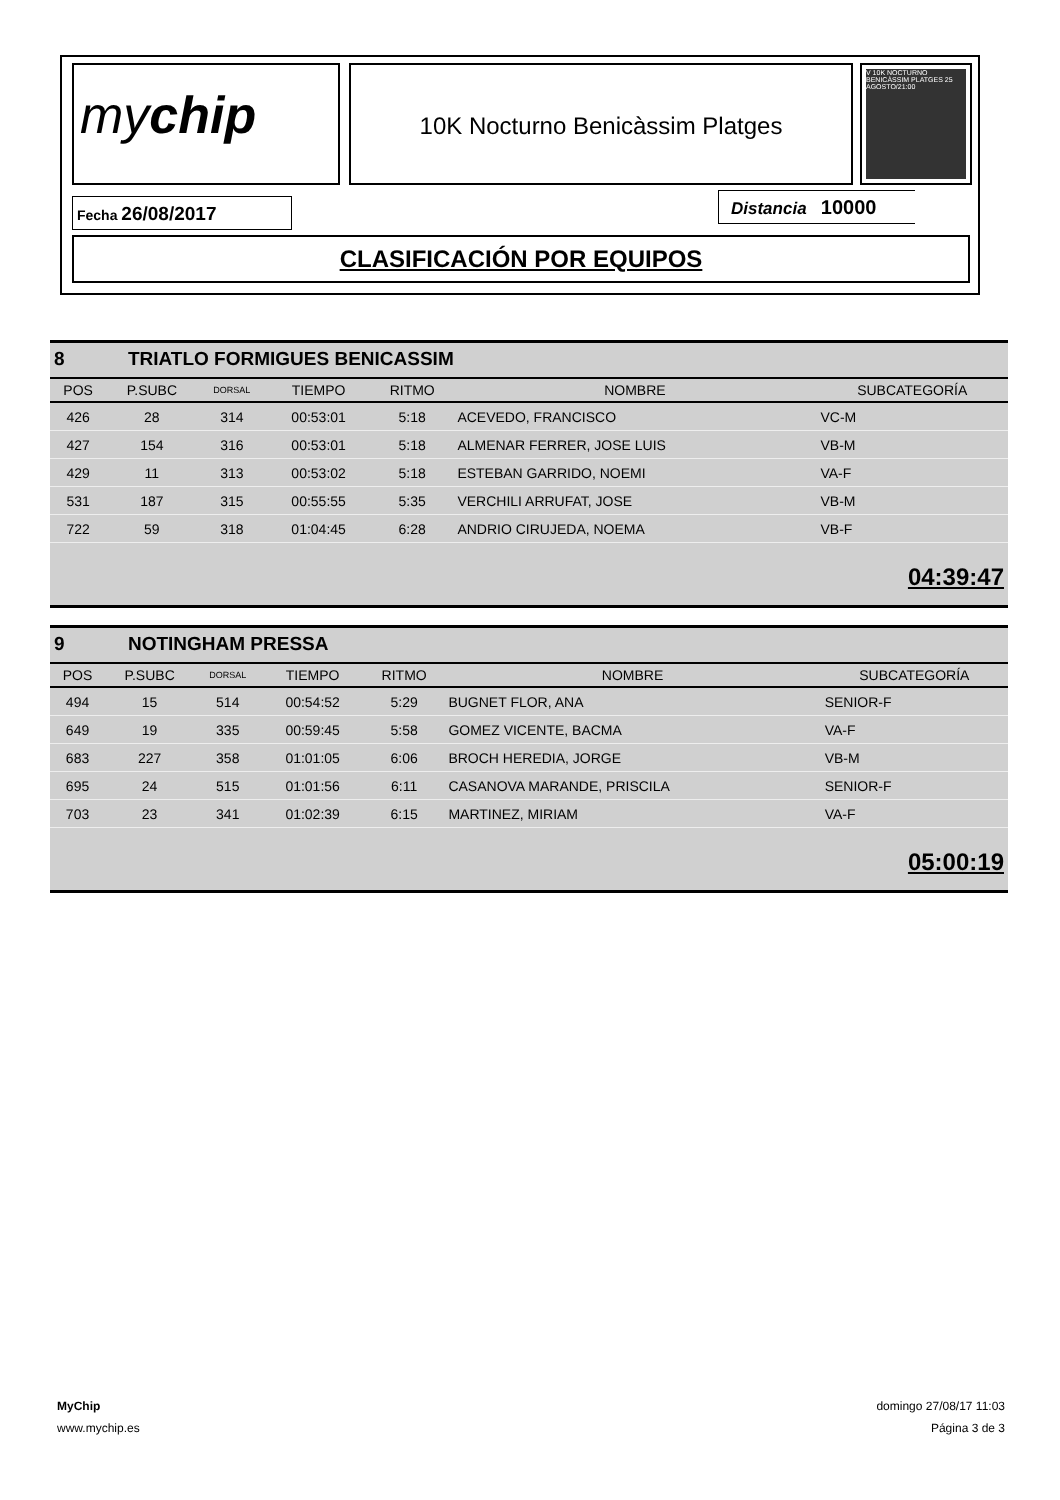mychip 10K Nocturno Benicàssim Platges
V 10K NOCTURNO BENICÀSSIM PLATGES 25 AGOSTO/21:00
Fecha 26/08/2017 Distancia 10000
CLASIFICACIÓN POR EQUIPOS
8 TRIATLO FORMIGUES BENICASSIM
| POS | P.SUBC | DORSAL | TIEMPO | RITMO | NOMBRE | SUBCATEGORÍA |
| --- | --- | --- | --- | --- | --- | --- |
| 426 | 28 | 314 | 00:53:01 | 5:18 | ACEVEDO, FRANCISCO | VC-M |
| 427 | 154 | 316 | 00:53:01 | 5:18 | ALMENAR FERRER, JOSE LUIS | VB-M |
| 429 | 11 | 313 | 00:53:02 | 5:18 | ESTEBAN GARRIDO, NOEMI | VA-F |
| 531 | 187 | 315 | 00:55:55 | 5:35 | VERCHILI ARRUFAT, JOSE | VB-M |
| 722 | 59 | 318 | 01:04:45 | 6:28 | ANDRIO CIRUJEDA, NOEMA | VB-F |
04:39:47
9 NOTINGHAM PRESSA
| POS | P.SUBC | DORSAL | TIEMPO | RITMO | NOMBRE | SUBCATEGORÍA |
| --- | --- | --- | --- | --- | --- | --- |
| 494 | 15 | 514 | 00:54:52 | 5:29 | BUGNET FLOR, ANA | SENIOR-F |
| 649 | 19 | 335 | 00:59:45 | 5:58 | GOMEZ VICENTE, BACMA | VA-F |
| 683 | 227 | 358 | 01:01:05 | 6:06 | BROCH HEREDIA, JORGE | VB-M |
| 695 | 24 | 515 | 01:01:56 | 6:11 | CASANOVA MARANDE, PRISCILA | SENIOR-F |
| 703 | 23 | 341 | 01:02:39 | 6:15 | MARTINEZ, MIRIAM | VA-F |
05:00:19
MyChip
www.mychip.es
domingo 27/08/17 11:03
Página 3 de 3